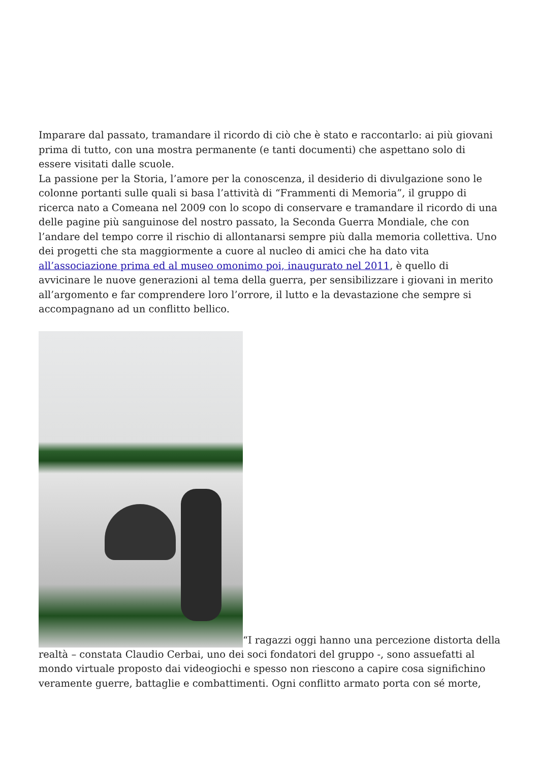Imparare dal passato, tramandare il ricordo di ciò che è stato e raccontarlo: ai più giovani prima di tutto, con una mostra permanente (e tanti documenti) che aspettano solo di essere visitati dalle scuole.
La passione per la Storia, l’amore per la conoscenza, il desiderio di divulgazione sono le colonne portanti sulle quali si basa l’attività di “Frammenti di Memoria”, il gruppo di ricerca nato a Comeana nel 2009 con lo scopo di conservare e tramandare il ricordo di una delle pagine più sanguinose del nostro passato, la Seconda Guerra Mondiale, che con l’andare del tempo corre il rischio di allontanarsi sempre più dalla memoria collettiva. Uno dei progetti che sta maggiormente a cuore al nucleo di amici che ha dato vita all’associazione prima ed al museo omonimo poi, inaugurato nel 2011, è quello di avvicinare le nuove generazioni al tema della guerra, per sensibilizzare i giovani in merito all’argomento e far comprendere loro l’orrore, il lutto e la devastazione che sempre si accompagnano ad un conflitto bellico.
“I ragazzi oggi hanno una percezione distorta della realtà – constata Claudio Cerbai, uno dei soci fondatori del gruppo -, sono assuefatti al mondo virtuale proposto dai videogiochi e spesso non riescono a capire cosa significhino veramente guerre, battaglie e combattimenti. Ogni conflitto armato porta con sé morte,